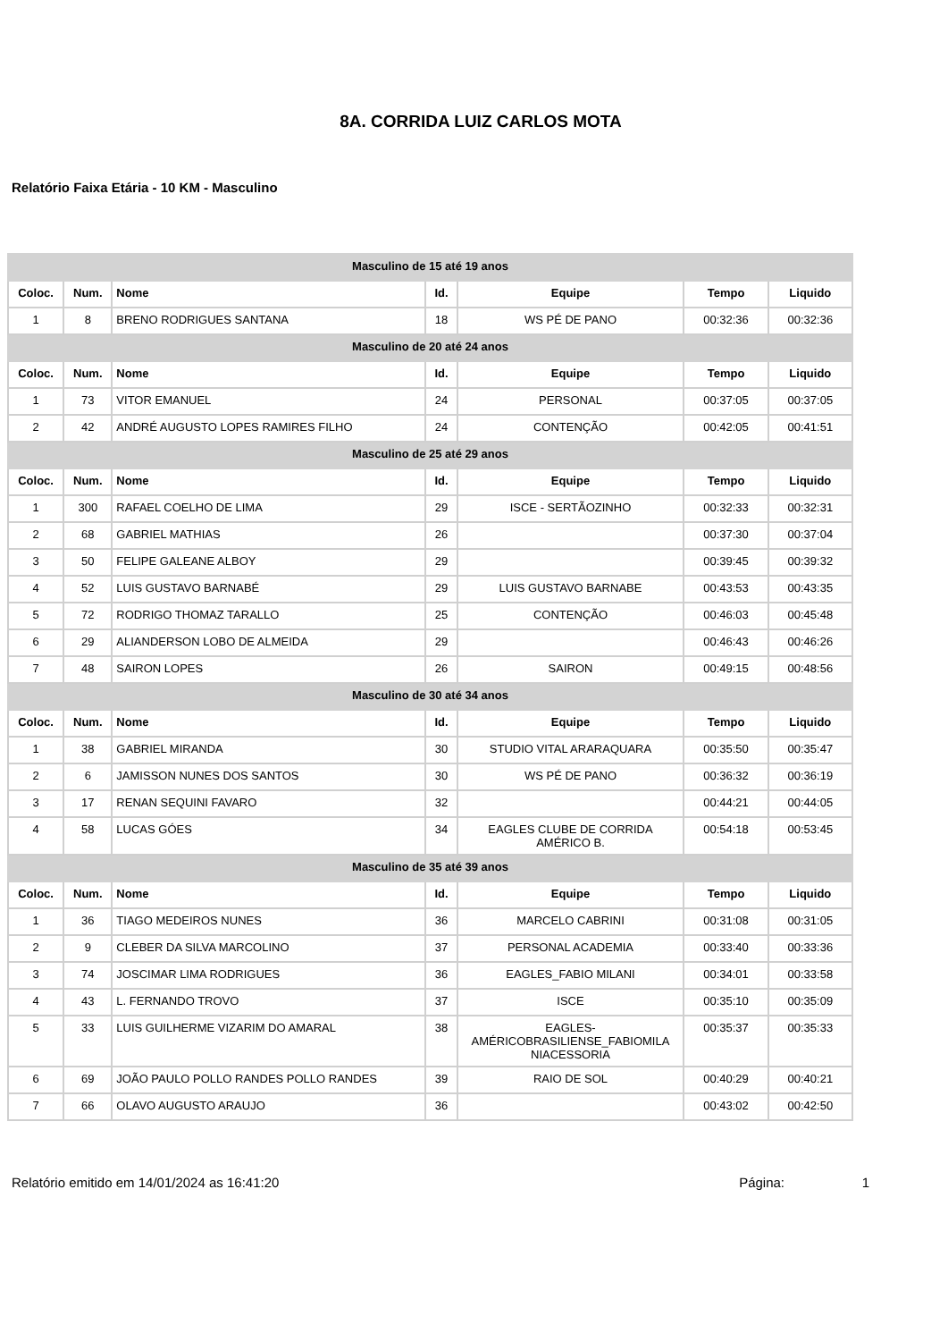8A. CORRIDA LUIZ CARLOS MOTA
Relatório Faixa Etária - 10 KM - Masculino
| Masculino de 15 até 19 anos | | | | | | |
| Coloc. | Num. | Nome | Id. | Equipe | Tempo | Liquido |
| 1 | 8 | BRENO RODRIGUES SANTANA | 18 | WS PÉ DE PANO | 00:32:36 | 00:32:36 |
| Masculino de 20 até 24 anos | | | | | | |
| Coloc. | Num. | Nome | Id. | Equipe | Tempo | Liquido |
| 1 | 73 | VITOR EMANUEL | 24 | PERSONAL | 00:37:05 | 00:37:05 |
| 2 | 42 | ANDRÉ AUGUSTO LOPES RAMIRES FILHO | 24 | CONTENÇÃO | 00:42:05 | 00:41:51 |
| Masculino de 25 até 29 anos | | | | | | |
| Coloc. | Num. | Nome | Id. | Equipe | Tempo | Liquido |
| 1 | 300 | RAFAEL COELHO DE LIMA | 29 | ISCE - SERTÃOZINHO | 00:32:33 | 00:32:31 |
| 2 | 68 | GABRIEL MATHIAS | 26 | | 00:37:30 | 00:37:04 |
| 3 | 50 | FELIPE GALEANE ALBOY | 29 | | 00:39:45 | 00:39:32 |
| 4 | 52 | LUIS GUSTAVO BARNABÉ | 29 | LUIS GUSTAVO BARNABE | 00:43:53 | 00:43:35 |
| 5 | 72 | RODRIGO THOMAZ TARALLO | 25 | CONTENÇÃO | 00:46:03 | 00:45:48 |
| 6 | 29 | ALIANDERSON LOBO DE ALMEIDA | 29 | | 00:46:43 | 00:46:26 |
| 7 | 48 | SAIRON LOPES | 26 | SAIRON | 00:49:15 | 00:48:56 |
| Masculino de 30 até 34 anos | | | | | | |
| Coloc. | Num. | Nome | Id. | Equipe | Tempo | Liquido |
| 1 | 38 | GABRIEL MIRANDA | 30 | STUDIO VITAL ARARAQUARA | 00:35:50 | 00:35:47 |
| 2 | 6 | JAMISSON NUNES DOS SANTOS | 30 | WS PÉ DE PANO | 00:36:32 | 00:36:19 |
| 3 | 17 | RENAN SEQUINI FAVARO | 32 | | 00:44:21 | 00:44:05 |
| 4 | 58 | LUCAS GÓES | 34 | EAGLES CLUBE DE CORRIDA AMÉRICO B. | 00:54:18 | 00:53:45 |
| Masculino de 35 até 39 anos | | | | | | |
| Coloc. | Num. | Nome | Id. | Equipe | Tempo | Liquido |
| 1 | 36 | TIAGO MEDEIROS NUNES | 36 | MARCELO CABRINI | 00:31:08 | 00:31:05 |
| 2 | 9 | CLEBER DA SILVA MARCOLINO | 37 | PERSONAL ACADEMIA | 00:33:40 | 00:33:36 |
| 3 | 74 | JOSCIMAR LIMA RODRIGUES | 36 | EAGLES_FABIO MILANI | 00:34:01 | 00:33:58 |
| 4 | 43 | L. FERNANDO TROVO | 37 | ISCE | 00:35:10 | 00:35:09 |
| 5 | 33 | LUIS GUILHERME VIZARIM DO AMARAL | 38 | EAGLES- AMÉRICOBRASILIENSE_FABIOMILA NIACESSORIA | 00:35:37 | 00:35:33 |
| 6 | 69 | JOÃO PAULO POLLO RANDES POLLO RANDES | 39 | RAIO DE SOL | 00:40:29 | 00:40:21 |
| 7 | 66 | OLAVO AUGUSTO ARAUJO | 36 | | 00:43:02 | 00:42:50 |
Relatório emitido em 14/01/2024 as 16:41:20 Página: 1